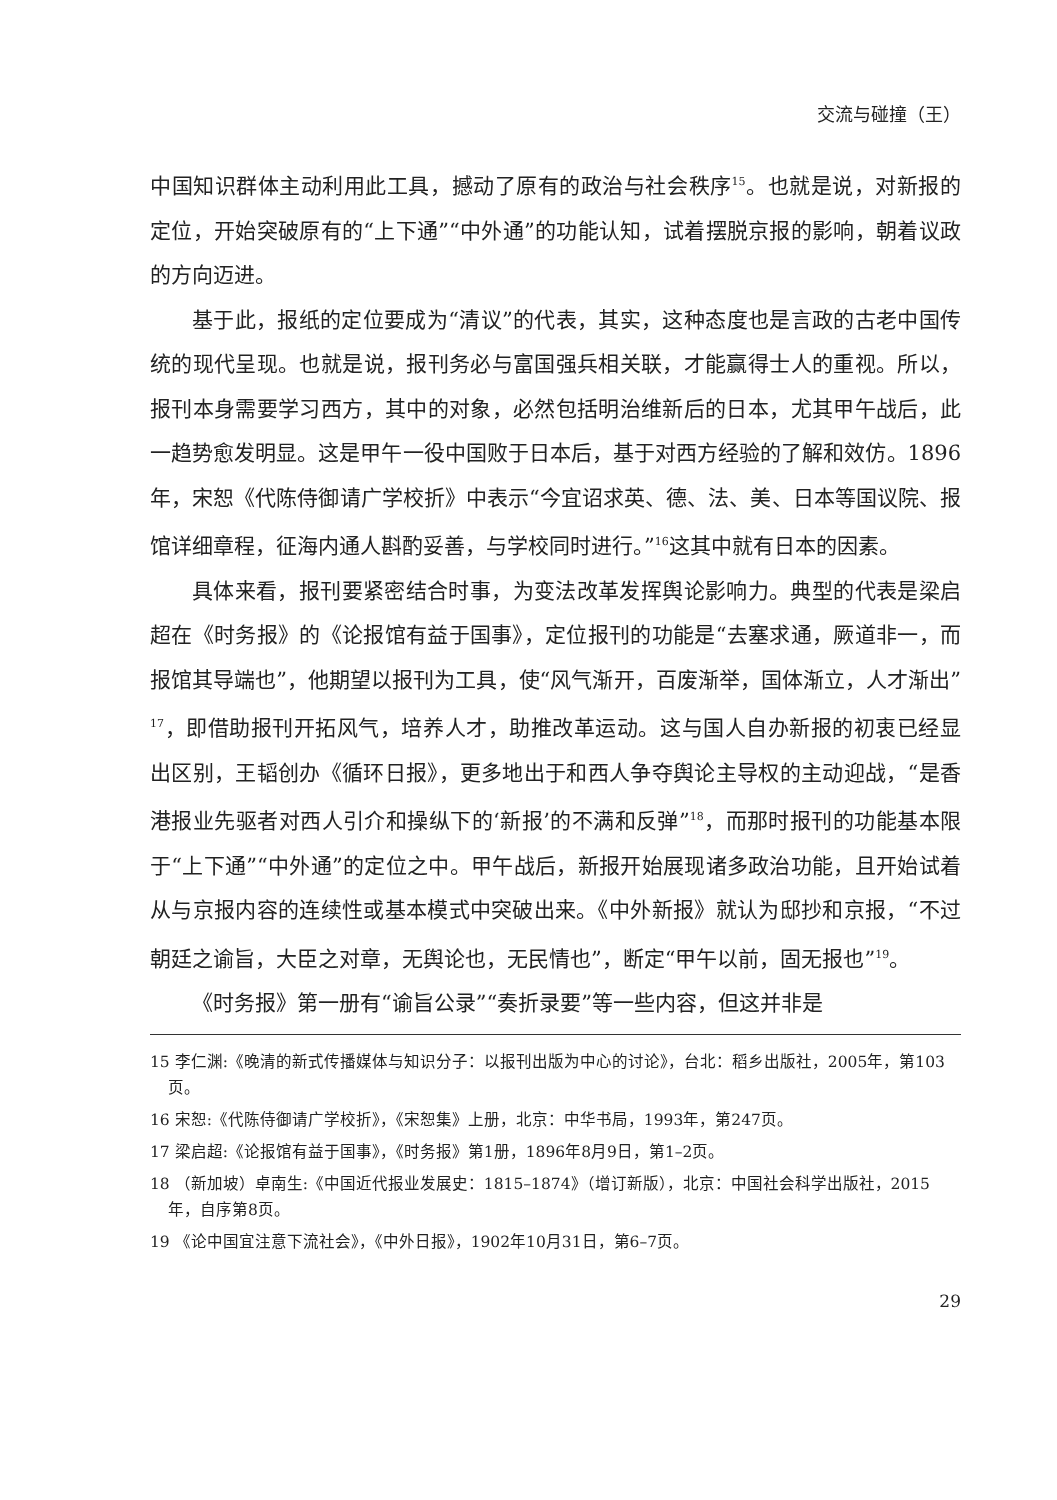交流与碰撞（王）
中国知识群体主动利用此工具，撼动了原有的政治与社会秩序<sup>15</sup>。也就是说，对新报的定位，开始突破原有的“上下通”“中外通”的功能认知，试着摆脱京报的影响，朝着议政的方向迈进。
基于此，报纸的定位要成为“清议”的代表，其实，这种态度也是言政的古老中国传统的现代呈现。也就是说，报刊务必与富国强兵相关联，才能赢得士人的重视。所以，报刊本身需要学习西方，其中的对象，必然包括明治维新后的日本，尤其甲午战后，此一趋势愈发明显。这是甲午一役中国败于日本后，基于对西方经验的了解和效仿。1896年，宋恕《代陈侍御请广学校折》中表示“今宜诏求英、德、法、美、日本等国议院、报馆详细章程，征海内通人斟酌妥善，与学校同时进行。”<sup>16</sup>这其中就有日本的因素。
具体来看，报刊要紧密结合时事，为变法改革发挥舆论影响力。典型的代表是梁启超在《时务报》的《论报馆有益于国事》，定位报刊的功能是“去塞求通，厥道非一，而报馆其导端也”，他期望以报刊为工具，使“风气渐开，百废渐举，国体渐立，人才渐出”<sup>17</sup>，即借助报刊开拓风气，培养人才，助推改革运动。这与国人自办新报的初衷已经显出区别，王韬创办《循环日报》，更多地出于和西人争夺舆论主导权的主动迎战，“是香港报业先驱者对西人引介和操纵下的‘新报’的不满和反弹”<sup>18</sup>，而那时报刊的功能基本限于“上下通”“中外通”的定位之中。甲午战后，新报开始展现诸多政治功能，且开始试着从与京报内容的连续性或基本模式中突破出来。《中外新报》就认为邸抄和京报，“不过朝廷之谕旨，大臣之对章，无舆论也，无民情也”，断定“甲午以前，固无报也”<sup>19</sup>。
《时务报》第一册有“谕旨公录”“奏折录要”等一些内容，但这并非是
15 李仁渊:《晚清的新式传播媒体与知识分子：以报刊出版为中心的讨论》，台北：稻乡出版社，2005年，第103页。
16 宋恕:《代陈侍御请广学校折》，《宋恕集》上册，北京：中华书局，1993年，第247页。
17 梁启超:《论报馆有益于国事》，《时务报》第1册，1896年8月9日，第1–2页。
18 （新加坡）卓南生:《中国近代报业发展史：1815–1874》（增订新版），北京：中国社会科学出版社，2015年，自序第8页。
19 《论中国宜注意下流社会》，《中外日报》，1902年10月31日，第6–7页。
29